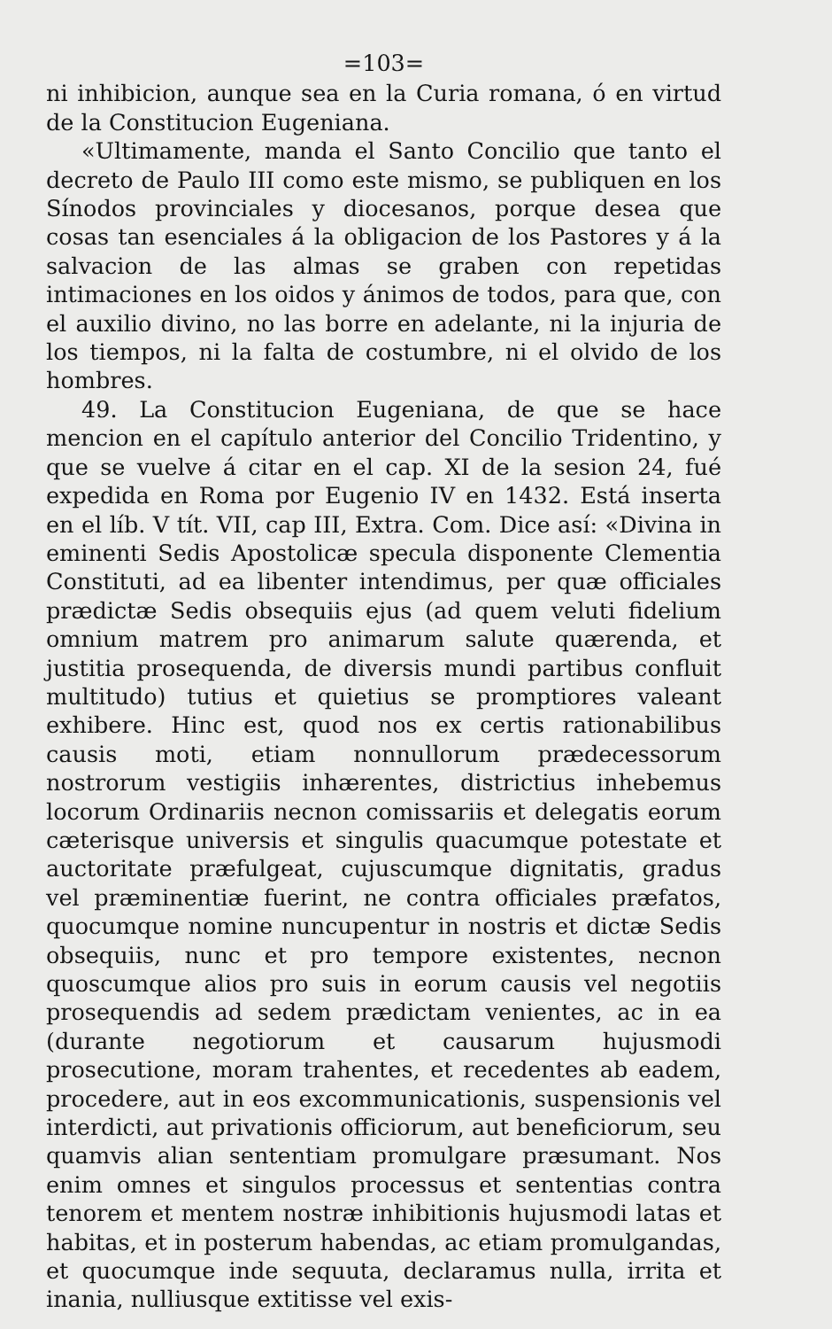=103=
ni inhibicion, aunque sea en la Curia romana, ó en virtud de la Constitucion Eugeniana.
«Ultimamente, manda el Santo Concilio que tanto el decreto de Paulo III como este mismo, se publiquen en los Sínodos provinciales y diocesanos, porque desea que cosas tan esenciales á la obligacion de los Pastores y á la salvacion de las almas se graben con repetidas intimaciones en los oidos y ánimos de todos, para que, con el auxilio divino, no las borre en adelante, ni la injuria de los tiempos, ni la falta de costumbre, ni el olvido de los hombres.
49. La Constitucion Eugeniana, de que se hace mencion en el capítulo anterior del Concilio Tridentino, y que se vuelve á citar en el cap. XI de la sesion 24, fué expedida en Roma por Eugenio IV en 1432. Está inserta en el líb. V tít. VII, cap III, Extra. Com. Dice así: «Divina in eminenti Sedis Apostolicæ specula disponente Clementia Constituti, ad ea libenter intendimus, per quæ officiales prædictæ Sedis obsequiis ejus (ad quem veluti fidelium omnium matrem pro animarum salute quærenda, et justitia prosequenda, de diversis mundi partibus confluit multitudo) tutius et quietius se promptiores valeant exhibere. Hinc est, quod nos ex certis rationabilibus causis moti, etiam nonnullorum prædecessorum nostrorum vestigiis inhærentes, districtius inhebemus locorum Ordinariis necnon comissariis et delegatis eorum cæterisque universis et singulis quacumque potestate et auctoritate præfulgeat, cujuscumque dignitatis, gradus vel præminentiæ fuerint, ne contra officiales præfatos, quocumque nomine nuncupentur in nostris et dictæ Sedis obsequiis, nunc et pro tempore existentes, necnon quoscumque alios pro suis in eorum causis vel negotiis prosequendis ad sedem prædictam venientes, ac in ea (durante negotiorum et causarum hujusmodi prosecutione, moram trahentes, et recedentes ab eadem, procedere, aut in eos excommunicationis, suspensionis vel interdicti, aut privationis officiorum, aut beneficiorum, seu quamvis alian sententiam promulgare præsumant. Nos enim omnes et singulos processus et sententias contra tenorem et mentem nostræ inhibitionis hujusmodi latas et habitas, et in posterum habendas, ac etiam promulgandas, et quocumque inde sequuta, declaramus nulla, irrita et inania, nulliusque extitisse vel exis-